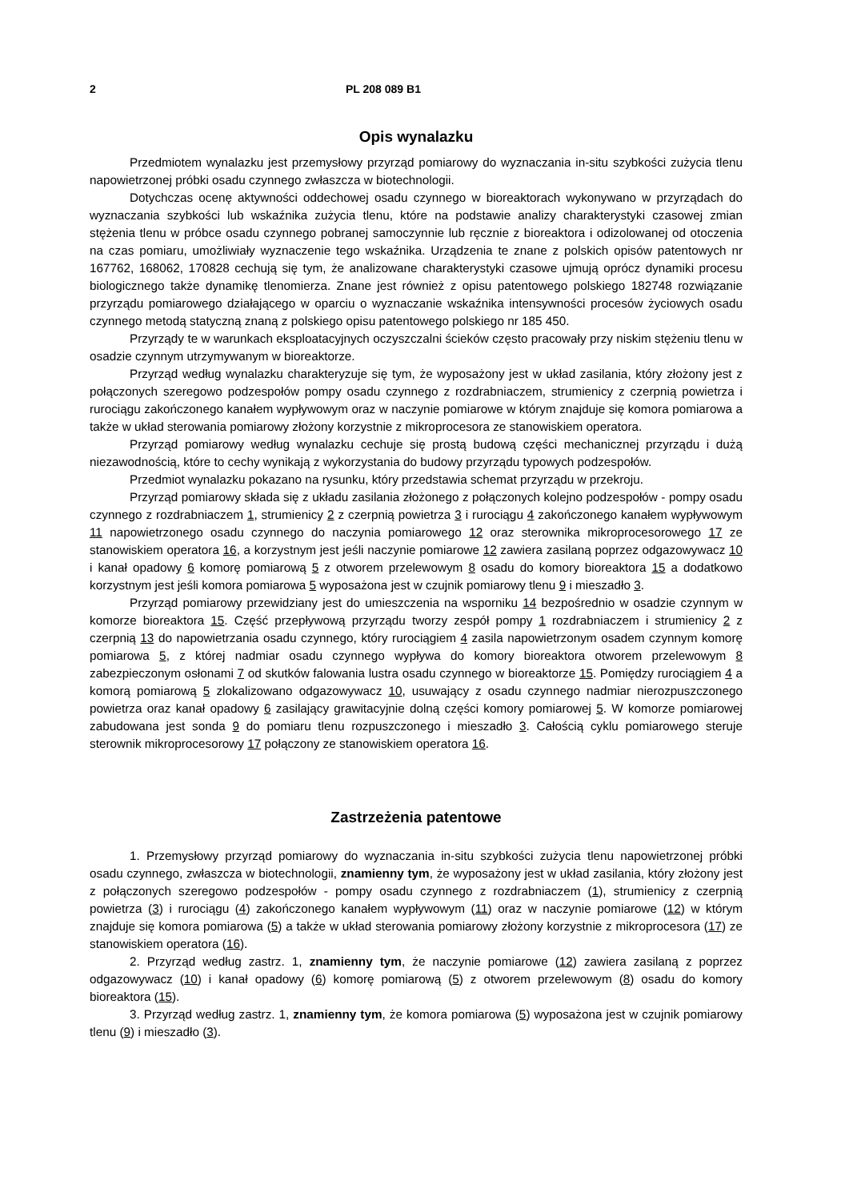2 PL 208 089 B1
Opis wynalazku
Przedmiotem wynalazku jest przemysłowy przyrząd pomiarowy do wyznaczania in-situ szybkości zużycia tlenu napowietrzonej próbki osadu czynnego zwłaszcza w biotechnologii.
Dotychczas ocenę aktywności oddechowej osadu czynnego w bioreaktorach wykonywano w przyrządach do wyznaczania szybkości lub wskaźnika zużycia tlenu, które na podstawie analizy charakterystyki czasowej zmian stężenia tlenu w próbce osadu czynnego pobranej samoczynnie lub ręcznie z bioreaktora i odizolowanej od otoczenia na czas pomiaru, umożliwiały wyznaczenie tego wskaźnika. Urządzenia te znane z polskich opisów patentowych nr 167762, 168062, 170828 cechują się tym, że analizowane charakterystyki czasowe ujmują oprócz dynamiki procesu biologicznego także dynamikę tlenomierza. Znane jest również z opisu patentowego polskiego 182748 rozwiązanie przyrządu pomiarowego działającego w oparciu o wyznaczanie wskaźnika intensywności procesów życiowych osadu czynnego metodą statyczną znaną z polskiego opisu patentowego polskiego nr 185 450.
Przyrządy te w warunkach eksploatacyjnych oczyszczalni ścieków często pracowały przy niskim stężeniu tlenu w osadzie czynnym utrzymywanym w bioreaktorze.
Przyrząd według wynalazku charakteryzuje się tym, że wyposażony jest w układ zasilania, który złożony jest z połączonych szeregowo podzespołów pompy osadu czynnego z rozdrabniaczem, strumienicy z czerpnią powietrza i rurociągu zakończonego kanałem wypływowym oraz w naczynie pomiarowe w którym znajduje się komora pomiarowa a także w układ sterowania pomiarowy złożony korzystnie z mikroprocesora ze stanowiskiem operatora.
Przyrząd pomiarowy według wynalazku cechuje się prostą budową części mechanicznej przyrządu i dużą niezawodnością, które to cechy wynikają z wykorzystania do budowy przyrządu typowych podzespołów.
Przedmiot wynalazku pokazano na rysunku, który przedstawia schemat przyrządu w przekroju.
Przyrząd pomiarowy składa się z układu zasilania złożonego z połączonych kolejno podzespołów - pompy osadu czynnego z rozdrabniaczem 1, strumienicy 2 z czerpnią powietrza 3 i rurociągu 4 zakończonego kanałem wypływowym 11 napowietrzonego osadu czynnego do naczynia pomiarowego 12 oraz sterownika mikroprocesorowego 17 ze stanowiskiem operatora 16, a korzystnym jest jeśli naczynie pomiarowe 12 zawiera zasilaną poprzez odgazowywacz 10 i kanał opadowy 6 komorę pomiarową 5 z otworem przelewowym 8 osadu do komory bioreaktora 15 a dodatkowo korzystnym jest jeśli komora pomiarowa 5 wyposażona jest w czujnik pomiarowy tlenu 9 i mieszadło 3.
Przyrząd pomiarowy przewidziany jest do umieszczenia na wsporniku 14 bezpośrednio w osadzie czynnym w komorze bioreaktora 15. Część przepływową przyrządu tworzy zespół pompy 1 rozdrabniaczem i strumienicy 2 z czerpnią 13 do napowietrzania osadu czynnego, który rurociągiem 4 zasila napowietrzonym osadem czynnym komorę pomiarowa 5, z której nadmiar osadu czynnego wypływa do komory bioreaktora otworem przelewowym 8 zabezpieczonym osłonami 7 od skutków falowania lustra osadu czynnego w bioreaktorze 15. Pomiędzy rurociągiem 4 a komorą pomiarową 5 zlokalizowano odgazowywacz 10, usuwający z osadu czynnego nadmiar nierozpuszczonego powietrza oraz kanał opadowy 6 zasilający grawitacyjnie dolną części komory pomiarowej 5. W komorze pomiarowej zabudowana jest sonda 9 do pomiaru tlenu rozpuszczonego i mieszadło 3. Całością cyklu pomiarowego steruje sterownik mikroprocesorowy 17 połączony ze stanowiskiem operatora 16.
Zastrzeżenia patentowe
1. Przemysłowy przyrząd pomiarowy do wyznaczania in-situ szybkości zużycia tlenu napowietrzonej próbki osadu czynnego, zwłaszcza w biotechnologii, znamienny tym, że wyposażony jest w układ zasilania, który złożony jest z połączonych szeregowo podzespołów - pompy osadu czynnego z rozdrabniaczem (1), strumienicy z czerpnią powietrza (3) i rurociągu (4) zakończonego kanałem wypływowym (11) oraz w naczynie pomiarowe (12) w którym znajduje się komora pomiarowa (5) a także w układ sterowania pomiarowy złożony korzystnie z mikroprocesora (17) ze stanowiskiem operatora (16).
2. Przyrząd według zastrz. 1, znamienny tym, że naczynie pomiarowe (12) zawiera zasilaną z poprzez odgazowywacz (10) i kanał opadowy (6) komorę pomiarową (5) z otworem przelewowym (8) osadu do komory bioreaktora (15).
3. Przyrząd według zastrz. 1, znamienny tym, że komora pomiarowa (5) wyposażona jest w czujnik pomiarowy tlenu (9) i mieszadło (3).